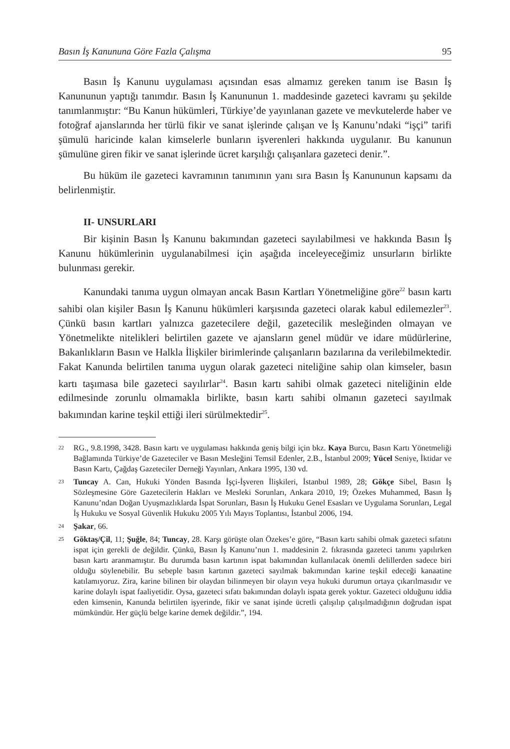Basın İş Kanununa Göre Fazla Çalışma 95
Basın İş Kanunu uygulaması açısından esas almamız gereken tanım ise Basın İş Kanununun yaptığı tanımdır. Basın İş Kanununun 1. maddesinde gazeteci kavramı şu şekilde tanımlanmıştır: “Bu Kanun hükümleri, Türkiye’de yayınlanan gazete ve mevkutelerde haber ve fotoğraf ajanslarında her türlü fikir ve sanat işlerinde çalışan ve İş Kanunu’ndaki “işçi” tarifi şümulü haricinde kalan kimselerle bunların işverenleri hakkında uygulanır. Bu kanunun şümulüne giren fikir ve sanat işlerinde ücret karşılığı çalışanlara gazeteci denir.”.
Bu hüküm ile gazeteci kavramının tanımının yanı sıra Basın İş Kanununun kapsamı da belirlenmiştir.
II- UNSURLARI
Bir kişinin Basın İş Kanunu bakımından gazeteci sayılabilmesi ve hakkında Basın İş Kanunu hükümlerinin uygulanabilmesi için aşağıda inceleyeceğimiz unsurların birlikte bulunması gerekir.
Kanundaki tanıma uygun olmayan ancak Basın Kartları Yönetmeliğine göre<sup>22</sup> basın kartı sahibi olan kişiler Basın İş Kanunu hükümleri karşısında gazeteci olarak kabul edilemezler<sup>23</sup>. Çünkü basın kartları yalnızca gazetecilere değil, gazetecilik mesleğinden olmayan ve Yönetmelikte nitelikleri belirtilen gazete ve ajansların genel müdür ve idare müdürlerine, Bakanlıkların Basın ve Halkla İlişkiler birimlerinde çalışanların bazılarına da verilebilmektedir. Fakat Kanunda belirtilen tanıma uygun olarak gazeteci niteliğine sahip olan kimseler, basın kartı taşımasa bile gazeteci sayılırlar<sup>24</sup>. Basın kartı sahibi olmak gazeteci niteliğinin elde edilmesinde zorunlu olmamakla birlikte, basın kartı sahibi olmanın gazeteci sayılmak bakımından karine teşkil ettiği ileri sürülmektedir<sup>25</sup>.
22 RG., 9.8.1998, 3428. Basın kartı ve uygulaması hakkında geniş bilgi için bkz. Kaya Burcu, Basın Kartı Yönetmeliği Bağlamında Türkiye’de Gazeteciler ve Basın Mesleğini Temsil Edenler, 2.B., İstanbul 2009; Yücel Seniye, İktidar ve Basın Kartı, Çağdaş Gazeteciler Derneği Yayınları, Ankara 1995, 130 vd.
23 Tuncay A. Can, Hukuki Yönden Basında İşçi-İşveren İlişkileri, İstanbul 1989, 28; Gökçe Sibel, Basın İş Sözleşmesine Göre Gazetecilerin Hakları ve Mesleki Sorunları, Ankara 2010, 19; Özekes Muhammed, Basın İş Kanunu’ndan Doğan Uyuşmazlıklarda İspat Sorunları, Basın İş Hukuku Genel Esasları ve Uygulama Sorunları, Legal İş Hukuku ve Sosyal Güvenlik Hukuku 2005 Yılı Mayıs Toplantısı, İstanbul 2006, 194.
24 Şakar, 66.
25 Göktaş/Çil, 11; Şuğle, 84; Tuncay, 28. Karşı görüşte olan Özekes’e göre, “Basın kartı sahibi olmak gazeteci sıfatını ispat için gerekli de değildir. Çünkü, Basın İş Kanunu’nun 1. maddesinin 2. fıkrasında gazeteci tanımı yapılırken basın kartı aranmamıştır. Bu durumda basın kartının ispat bakımından kullanılacak önemli delillerden sadece biri olduğu söylenebilir. Bu sebeple basın kartının gazeteci sayılmak bakımından karine teşkil edeceği kanaatine katılamıyoruz. Zira, karine bilinen bir olaydan bilinmeyen bir olayın veya hukuki durumun ortaya çıkarılmasıdır ve karine dolaylı ispat faaliyetidir. Oysa, gazeteci sıfatı bakımından dolaylı ispata gerek yoktur. Gazeteci olduğunu iddia eden kimsenin, Kanunda belirtilen işyerinde, fikir ve sanat işinde ücretli çalışılıp çalışılmadığının doğrudan ispat mümkündür. Her güçlü belge karine demek değildir.”, 194.